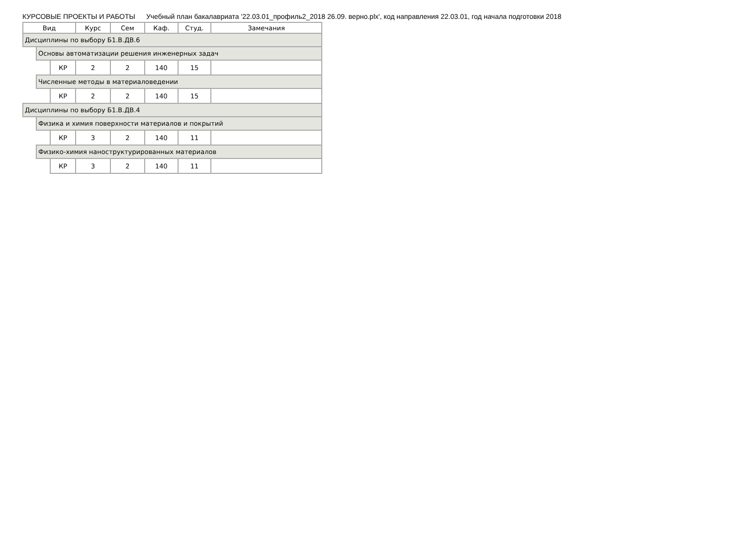КУРСОВЫЕ ПРОЕКТЫ И РАБОТЫ Учебный план бакалавриата '22.03.01_профиль2_2018 26.09. верно.plx', код направления 22.03.01, год начала подготовки 2018
| Вид | | | Курс | Сем | Каф. | Студ. | Замечания |
| --- | --- | --- | --- | --- | --- | --- | --- |
| Дисциплины по выбору Б1.В.ДВ.6 | | | | | | | |
| | Основы автоматизации решения инженерных задач | | | | | | |
| | | КР | 2 | 2 | 140 | 15 | |
| | Численные методы в материаловедении | | | | | | |
| | | КР | 2 | 2 | 140 | 15 | |
| Дисциплины по выбору Б1.В.ДВ.4 | | | | | | | |
| | Физика и химия поверхности материалов и покрытий | | | | | | |
| | | КР | 3 | 2 | 140 | 11 | |
| | Физико-химия наноструктурированных материалов | | | | | | |
| | | КР | 3 | 2 | 140 | 11 | |